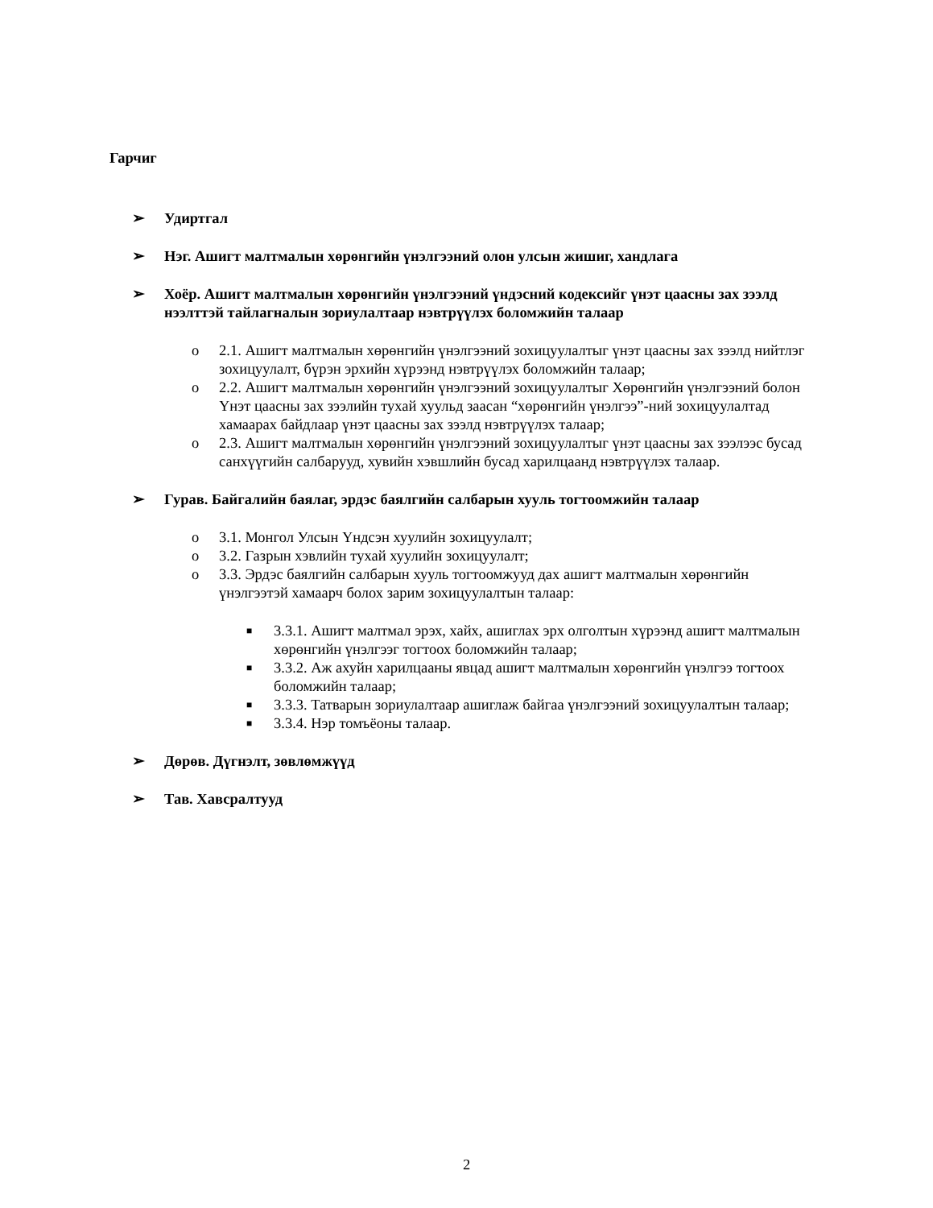Гарчиг
➢ Удиртгал
➢ Нэг. Ашигт малтмалын хөрөнгийн үнэлгээний олон улсын жишиг, хандлага
➢ Хоёр. Ашигт малтмалын хөрөнгийн үнэлгээний үндэсний кодексийг үнэт цаасны зах зээлд нээлттэй тайлагналын зориулалтаар нэвтрүүлэх боломжийн талаар
o 2.1. Ашигт малтмалын хөрөнгийн үнэлгээний зохицуулалтыг үнэт цаасны зах зээлд нийтлэг зохицуулалт, бүрэн эрхийн хүрээнд нэвтрүүлэх боломжийн талаар;
o 2.2. Ашигт малтмалын хөрөнгийн үнэлгээний зохицуулалтыг Хөрөнгийн үнэлгээний болон Үнэт цаасны зах зээлийн тухай хуульд заасан “хөрөнгийн үнэлгээ”-ний зохицуулалтад хамаарах байдлаар үнэт цаасны зах зээлд нэвтрүүлэх талаар;
o 2.3. Ашигт малтмалын хөрөнгийн үнэлгээний зохицуулалтыг үнэт цаасны зах зээлээс бусад санхүүгийн салбарууд, хувийн хэвшлийн бусад харилцаанд нэвтрүүлэх талаар.
➢ Гурав. Байгалийн баялаг, эрдэс баялгийн салбарын хууль тогтоомжийн талаар
o 3.1. Монгол Улсын Үндсэн хуулийн зохицуулалт;
o 3.2. Газрын хэвлийн тухай хуулийн зохицуулалт;
o 3.3. Эрдэс баялгийн салбарын хууль тогтоомжууд дах ашигт малтмалын хөрөнгийн үнэлгээтэй хамаарч болох зарим зохицуулалтын талаар:
■ 3.3.1. Ашигт малтмал эрэх, хайх, ашиглах эрх олголтын хүрээнд ашигт малтмалын хөрөнгийн үнэлгээг тогтоох боломжийн талаар;
■ 3.3.2. Аж ахуйн харилцааны явцад ашигт малтмалын хөрөнгийн үнэлгээ тогтоох боломжийн талаар;
■ 3.3.3. Татварын зориулалтаар ашиглаж байгаа үнэлгээний зохицуулалтын талаар;
■ 3.3.4. Нэр томъёоны талаар.
➢ Дөрөв. Дүгнэлт, зөвлөмжүүд
➢ Тав. Хавсралтууд
2